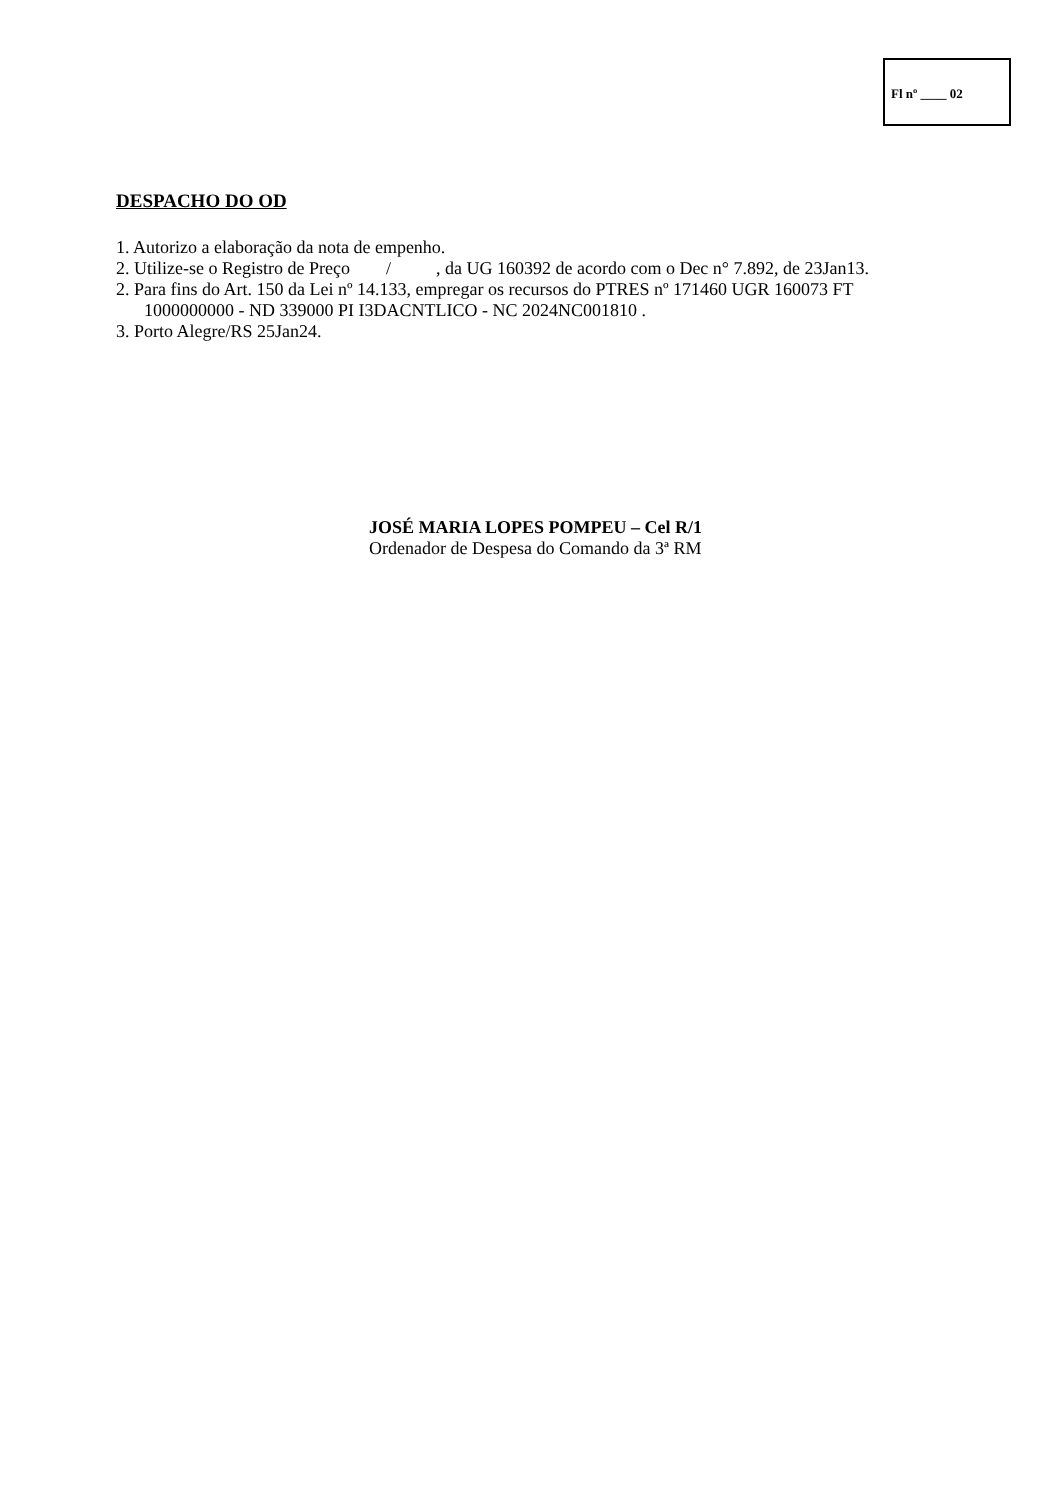Fl nº ____ 02
DESPACHO DO OD
1. Autorizo a elaboração da nota de empenho.
2. Utilize-se o Registro de Preço / , da UG 160392 de acordo com o Dec n° 7.892, de 23Jan13.
2. Para fins do Art. 150 da Lei nº 14.133, empregar os recursos do PTRES nº 171460 UGR 160073 FT
1000000000 - ND 339000 PI I3DACNTLICO - NC 2024NC001810 .
3. Porto Alegre/RS 25Jan24.
JOSÉ MARIA LOPES POMPEU – Cel R/1
Ordenador de Despesa do Comando da 3ª RM